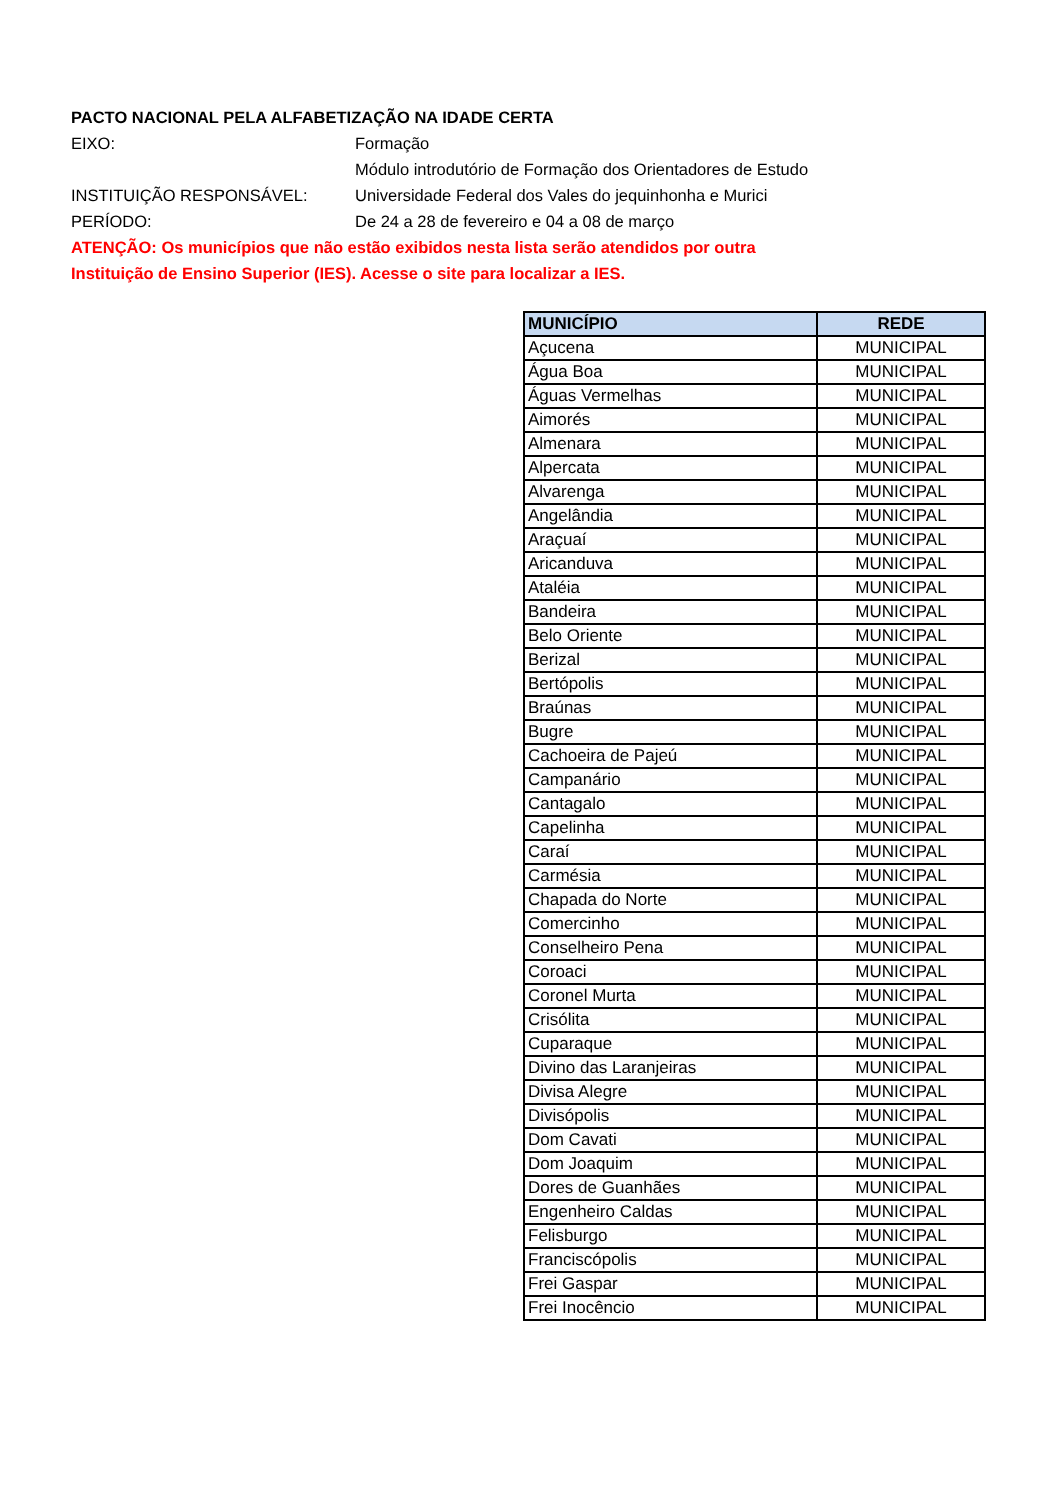PACTO NACIONAL PELA ALFABETIZAÇÃO NA IDADE CERTA
EIXO: Formação
Módulo introdutório de Formação dos Orientadores de Estudo
INSTITUIÇÃO RESPONSÁVEL: Universidade Federal dos Vales do jequinhonha e Murici
PERÍODO: De 24 a 28 de fevereiro e 04 a 08 de março
ATENÇÃO: Os municípios que não estão exibidos nesta lista serão atendidos por outra
Instituição de Ensino Superior (IES). Acesse o site para localizar a IES.
| MUNICÍPIO | REDE |
| --- | --- |
| Açucena | MUNICIPAL |
| Água Boa | MUNICIPAL |
| Águas Vermelhas | MUNICIPAL |
| Aimorés | MUNICIPAL |
| Almenara | MUNICIPAL |
| Alpercata | MUNICIPAL |
| Alvarenga | MUNICIPAL |
| Angelândia | MUNICIPAL |
| Araçuaí | MUNICIPAL |
| Aricanduva | MUNICIPAL |
| Ataléia | MUNICIPAL |
| Bandeira | MUNICIPAL |
| Belo Oriente | MUNICIPAL |
| Berizal | MUNICIPAL |
| Bertópolis | MUNICIPAL |
| Braúnas | MUNICIPAL |
| Bugre | MUNICIPAL |
| Cachoeira de Pajeú | MUNICIPAL |
| Campanário | MUNICIPAL |
| Cantagalo | MUNICIPAL |
| Capelinha | MUNICIPAL |
| Caraí | MUNICIPAL |
| Carmésia | MUNICIPAL |
| Chapada do Norte | MUNICIPAL |
| Comercinho | MUNICIPAL |
| Conselheiro Pena | MUNICIPAL |
| Coroaci | MUNICIPAL |
| Coronel Murta | MUNICIPAL |
| Crisólita | MUNICIPAL |
| Cuparaque | MUNICIPAL |
| Divino das Laranjeiras | MUNICIPAL |
| Divisa Alegre | MUNICIPAL |
| Divisópolis | MUNICIPAL |
| Dom Cavati | MUNICIPAL |
| Dom Joaquim | MUNICIPAL |
| Dores de Guanhães | MUNICIPAL |
| Engenheiro Caldas | MUNICIPAL |
| Felisburgo | MUNICIPAL |
| Franciscópolis | MUNICIPAL |
| Frei Gaspar | MUNICIPAL |
| Frei Inocêncio | MUNICIPAL |